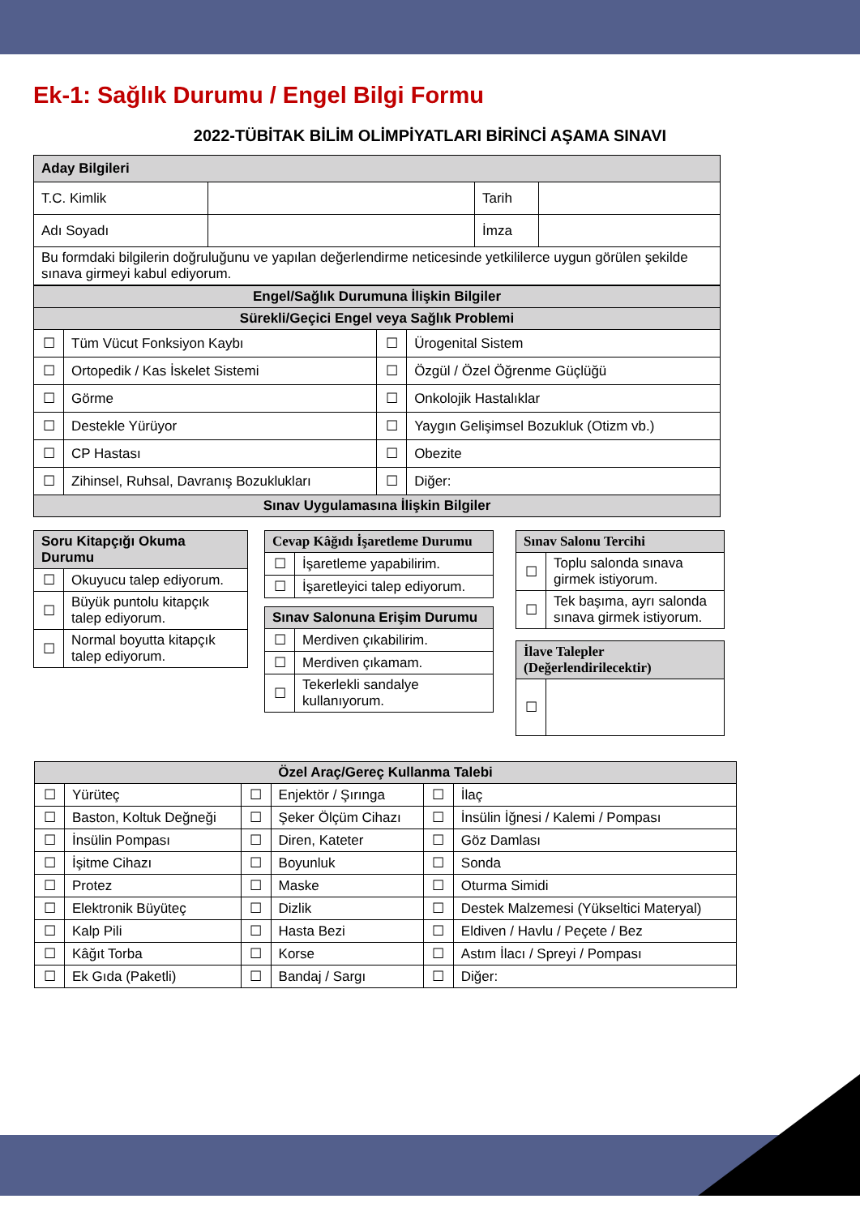Ek-1: Sağlık Durumu / Engel Bilgi Formu
2022-TÜBİTAK BİLİM OLİMPİYATLARI BİRİNCİ AŞAMA SINAVI
| Aday Bilgileri | | | |
| T.C. Kimlik | | Tarih | |
| Adı Soyadı | | İmza | |
| Bu formdaki bilgilerin doğruluğunu ve yapılan değerlendirme neticesinde yetkililerce uygun görülen şekilde sınava girmeyi kabul ediyorum. | | | |
| Engel/Sağlık Durumuna İlişkin Bilgiler | | | |
| --- | --- | --- | --- |
| Sürekli/Geçici Engel veya Sağlık Problemi | | | |
| ☐ | Tüm Vücut Fonksiyon Kaybı | ☐ | Ürogenital Sistem |
| ☐ | Ortopedik / Kas İskelet Sistemi | ☐ | Özgül / Özel Öğrenme Güçlüğü |
| ☐ | Görme | ☐ | Onkolojik Hastalıklar |
| ☐ | Destekle Yürüyor | ☐ | Yaygın Gelişimsel Bozukluk (Otizm vb.) |
| ☐ | CP Hastası | ☐ | Obezite |
| ☐ | Zihinsel, Ruhsal, Davranış Bozuklukları | ☐ | Diğer: |
| Sınav Uygulamasına İlişkin Bilgiler | | | |
| Soru Kitapçığı Okuma Durumu | |
| --- | --- |
| ☐ | Okuyucu talep ediyorum. |
| ☐ | Büyük puntolu kitapçık talep ediyorum. |
| ☐ | Normal boyutta kitapçık talep ediyorum. |
| Cevap Kâğıdı İşaretleme Durumu | |
| --- | --- |
| ☐ | İşaretleme yapabilirim. |
| ☐ | İşaretleyici talep ediyorum. |
| Sınav Salonuna Erişim Durumu | |
| --- | --- |
| ☐ | Merdiven çıkabilirim. |
| ☐ | Merdiven çıkamam. |
| ☐ | Tekerlekli sandalye kullanıyorum. |
| Sınav Salonu Tercihi | |
| --- | --- |
| ☐ | Toplu salonda sınava girmek istiyorum. |
| ☐ | Tek başıma, ayrı salonda sınava girmek istiyorum. |
| İlave Talepler (Değerlendirilecektir) | |
| --- | --- |
| ☐ | |
| Özel Araç/Gereç Kullanma Talebi | | | | | |
| --- | --- | --- | --- | --- | --- |
| ☐ | Yürüteç | ☐ | Enjektör / Şırınga | ☐ | İlaç |
| ☐ | Baston, Koltuk Değneği | ☐ | Şeker Ölçüm Cihazı | ☐ | İnsülin İğnesi / Kalemi / Pompası |
| ☐ | İnsülin Pompası | ☐ | Diren, Kateter | ☐ | Göz Damlası |
| ☐ | İşitme Cihazı | ☐ | Boyunluk | ☐ | Sonda |
| ☐ | Protez | ☐ | Maske | ☐ | Oturma Simidi |
| ☐ | Elektronik Büyüteç | ☐ | Dizlik | ☐ | Destek Malzemesi (Yükseltici Materyal) |
| ☐ | Kalp Pili | ☐ | Hasta Bezi | ☐ | Eldiven / Havlu / Peçete / Bez |
| ☐ | Kâğıt Torba | ☐ | Korse | ☐ | Astım İlacı / Spreyi / Pompası |
| ☐ | Ek Gıda (Paketli) | ☐ | Bandaj / Sargı | ☐ | Diğer: |